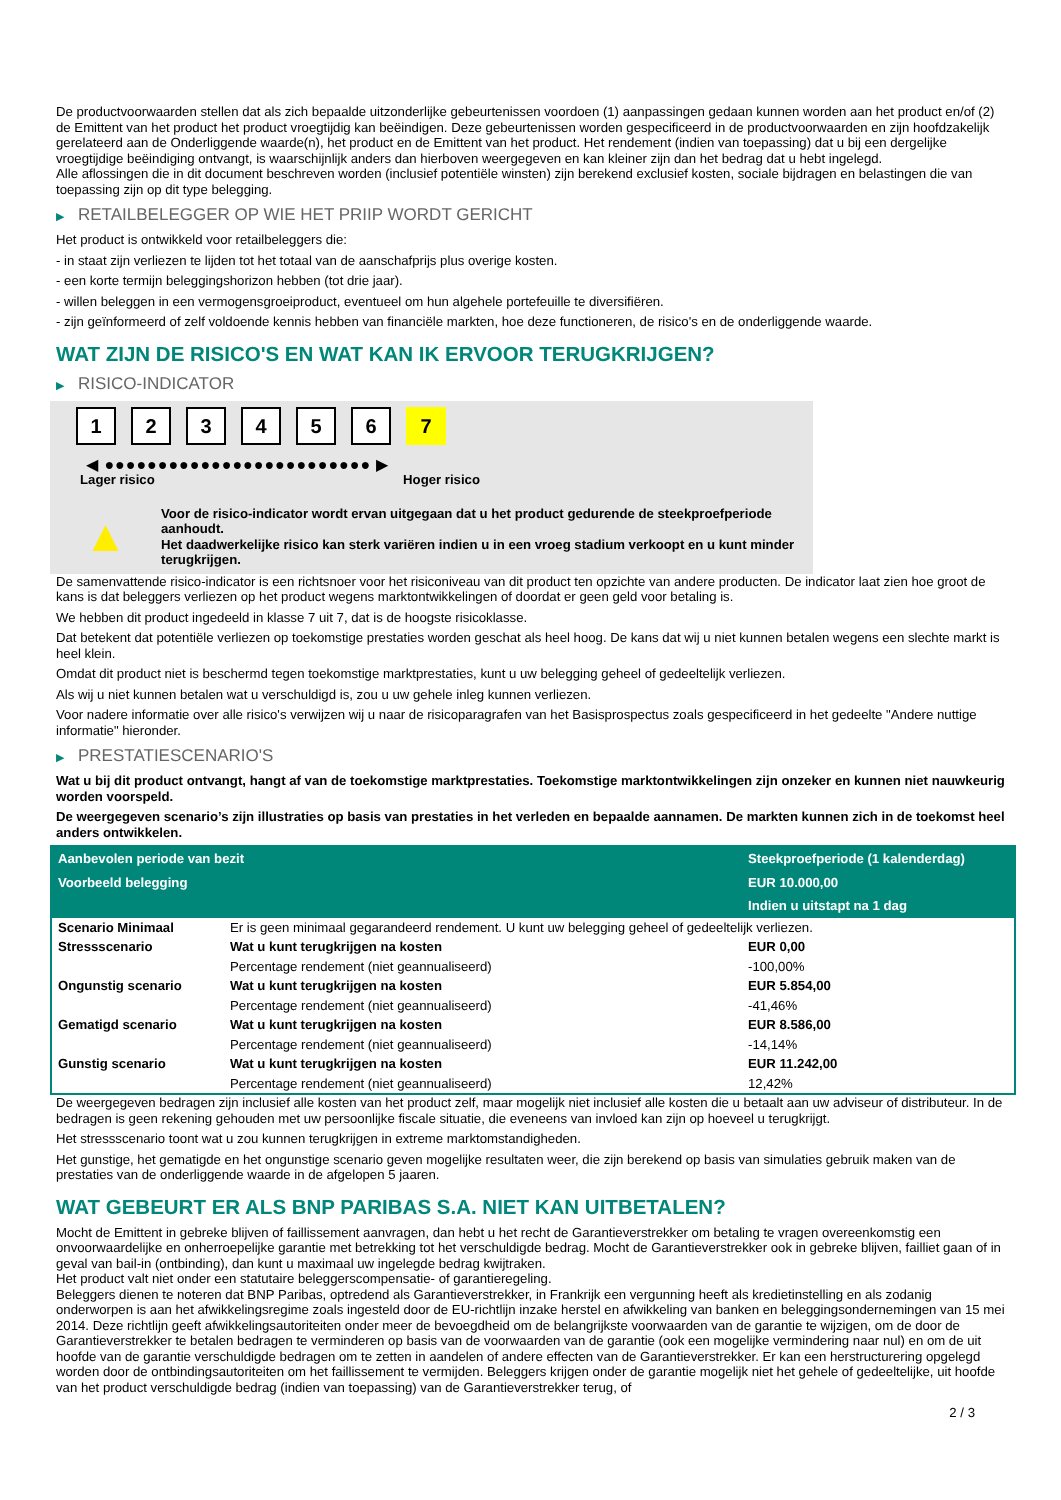De productvoorwaarden stellen dat als zich bepaalde uitzonderlijke gebeurtenissen voordoen (1) aanpassingen gedaan kunnen worden aan het product en/of (2) de Emittent van het product het product vroegtijdig kan beëindigen. Deze gebeurtenissen worden gespecificeerd in de productvoorwaarden en zijn hoofdzakelijk gerelateerd aan de Onderliggende waarde(n), het product en de Emittent van het product. Het rendement (indien van toepassing) dat u bij een dergelijke vroegtijdige beëindiging ontvangt, is waarschijnlijk anders dan hierboven weergegeven en kan kleiner zijn dan het bedrag dat u hebt ingelegd.
Alle aflossingen die in dit document beschreven worden (inclusief potentiële winsten) zijn berekend exclusief kosten, sociale bijdragen en belastingen die van toepassing zijn op dit type belegging.
▶ RETAILBELEGGER OP WIE HET PRIIP WORDT GERICHT
Het product is ontwikkeld voor retailbeleggers die:
- in staat zijn verliezen te lijden tot het totaal van de aanschafprijs plus overige kosten.
- een korte termijn beleggingshorizon hebben (tot drie jaar).
- willen beleggen in een vermogensgroeiproduct, eventueel om hun algehele portefeuille te diversifiëren.
- zijn geïnformeerd of zelf voldoende kennis hebben van financiële markten, hoe deze functioneren, de risico's en de onderliggende waarde.
WAT ZIJN DE RISICO'S EN WAT KAN IK ERVOOR TERUGKRIJGEN?
▶ RISICO-INDICATOR
1 2 3 4 5 6 7
◀ ●●●●●●●●●●●●●●●●●●●●●●●●● ▶
Lager risico Hoger risico
▲
Voor de risico-indicator wordt ervan uitgegaan dat u het product gedurende de steekproefperiode aanhoudt.
Het daadwerkelijke risico kan sterk variëren indien u in een vroeg stadium verkoopt en u kunt minder terugkrijgen.
De samenvattende risico-indicator is een richtsnoer voor het risiconiveau van dit product ten opzichte van andere producten. De indicator laat zien hoe groot de kans is dat beleggers verliezen op het product wegens marktontwikkelingen of doordat er geen geld voor betaling is.
We hebben dit product ingedeeld in klasse 7 uit 7, dat is de hoogste risicoklasse.
Dat betekent dat potentiële verliezen op toekomstige prestaties worden geschat als heel hoog. De kans dat wij u niet kunnen betalen wegens een slechte markt is heel klein.
Omdat dit product niet is beschermd tegen toekomstige marktprestaties, kunt u uw belegging geheel of gedeeltelijk verliezen.
Als wij u niet kunnen betalen wat u verschuldigd is, zou u uw gehele inleg kunnen verliezen.
Voor nadere informatie over alle risico's verwijzen wij u naar de risicoparagrafen van het Basisprospectus zoals gespecificeerd in het gedeelte "Andere nuttige informatie" hieronder.
▶ PRESTATIESCENARIO'S
Wat u bij dit product ontvangt, hangt af van de toekomstige marktprestaties. Toekomstige marktontwikkelingen zijn onzeker en kunnen niet nauwkeurig worden voorspeld.
De weergegeven scenario’s zijn illustraties op basis van prestaties in het verleden en bepaalde aannamen. De markten kunnen zich in de toekomst heel anders ontwikkelen.
| Aanbevolen periode van bezit | | Steekproefperiode (1 kalenderdag) |
| Voorbeeld belegging | | EUR 10.000,00 |
| | | Indien u uitstapt na 1 dag |
| Scenario Minimaal | Er is geen minimaal gegarandeerd rendement. U kunt uw belegging geheel of gedeeltelijk verliezen. | |
| Stressscenario | Wat u kunt terugkrijgen na kosten | EUR 0,00 |
| | Percentage rendement (niet geannualiseerd) | -100,00% |
| Ongunstig scenario | Wat u kunt terugkrijgen na kosten | EUR 5.854,00 |
| | Percentage rendement (niet geannualiseerd) | -41,46% |
| Gematigd scenario | Wat u kunt terugkrijgen na kosten | EUR 8.586,00 |
| | Percentage rendement (niet geannualiseerd) | -14,14% |
| Gunstig scenario | Wat u kunt terugkrijgen na kosten | EUR 11.242,00 |
| | Percentage rendement (niet geannualiseerd) | 12,42% |
De weergegeven bedragen zijn inclusief alle kosten van het product zelf, maar mogelijk niet inclusief alle kosten die u betaalt aan uw adviseur of distributeur. In de bedragen is geen rekening gehouden met uw persoonlijke fiscale situatie, die eveneens van invloed kan zijn op hoeveel u terugkrijgt.
Het stressscenario toont wat u zou kunnen terugkrijgen in extreme marktomstandigheden.
Het gunstige, het gematigde en het ongunstige scenario geven mogelijke resultaten weer, die zijn berekend op basis van simulaties gebruik maken van de prestaties van de onderliggende waarde in de afgelopen 5 jaaren.
WAT GEBEURT ER ALS BNP PARIBAS S.A. NIET KAN UITBETALEN?
Mocht de Emittent in gebreke blijven of faillissement aanvragen, dan hebt u het recht de Garantieverstrekker om betaling te vragen overeenkomstig een onvoorwaardelijke en onherroepelijke garantie met betrekking tot het verschuldigde bedrag. Mocht de Garantieverstrekker ook in gebreke blijven, failliet gaan of in geval van bail-in (ontbinding), dan kunt u maximaal uw ingelegde bedrag kwijtraken.
Het product valt niet onder een statutaire beleggerscompensatie- of garantieregeling.
Beleggers dienen te noteren dat BNP Paribas, optredend als Garantieverstrekker, in Frankrijk een vergunning heeft als kredietinstelling en als zodanig onderworpen is aan het afwikkelingsregime zoals ingesteld door de EU-richtlijn inzake herstel en afwikkeling van banken en beleggingsondernemingen van 15 mei 2014. Deze richtlijn geeft afwikkelingsautoriteiten onder meer de bevoegdheid om de belangrijkste voorwaarden van de garantie te wijzigen, om de door de Garantieverstrekker te betalen bedragen te verminderen op basis van de voorwaarden van de garantie (ook een mogelijke vermindering naar nul) en om de uit hoofde van de garantie verschuldigde bedragen om te zetten in aandelen of andere effecten van de Garantieverstrekker. Er kan een herstructurering opgelegd worden door de ontbindingsautoriteiten om het faillissement te vermijden. Beleggers krijgen onder de garantie mogelijk niet het gehele of gedeeltelijke, uit hoofde van het product verschuldigde bedrag (indien van toepassing) van de Garantieverstrekker terug, of
2 / 3